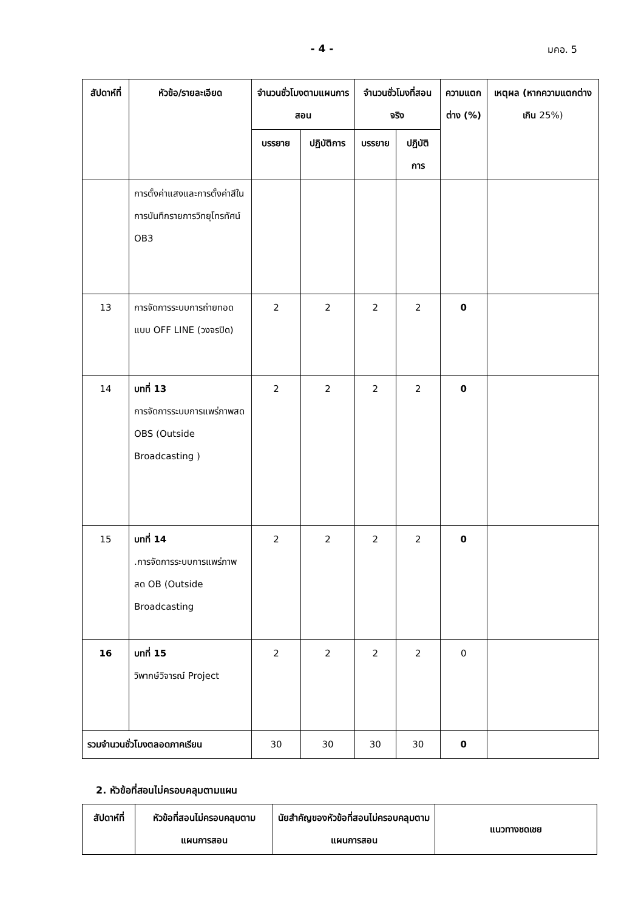- 4 - มคอ. 5
| สัปดาห์ที่ | หัวข้อ/รายละเอียด | จำนวนชั่วโมงตามแผนการสอน | | จำนวนชั่วโมงที่สอนจริง | | ความแตกต่าง (%) | เหตุผล (หากความแตกต่างเกิน 25%) |
| --- | --- | --- | --- | --- | --- | --- | --- |
| | | บรรยาย | ปฏิบัติการ | บรรยาย | ปฏิบัติการ | | |
| | การตั้งค่าแสงและการตั้งค่าสีในการบันทึกรายการวิทยุโทรทัศน์ OB3 | | | | | | |
| 13 | การจัดการระบบการถ่ายทอดแบบ OFF LINE (วงจรปิด) | 2 | 2 | 2 | 2 | 0 | |
| 14 | บทที่ 13 การจัดการระบบการแพร่ภาพสด OBS (Outside Broadcasting ) | 2 | 2 | 2 | 2 | 0 | |
| 15 | บทที่ 14 .การจัดการระบบการแพร่ภาพสด OB (Outside Broadcasting | 2 | 2 | 2 | 2 | 0 | |
| 16 | บทที่ 15 วิพากษ์วิจารณ์ Project | 2 | 2 | 2 | 2 | 0 | |
| รวมจำนวนชั่วโมงตลอดภาคเรียน | | 30 | 30 | 30 | 30 | 0 | |
2. หัวข้อที่สอนไม่ครอบคลุมตามแผน
| สัปดาห์ที่ | หัวข้อที่สอนไม่ครอบคลุมตามแผนการสอน | นัยสำคัญของหัวข้อที่สอนไม่ครอบคลุมตามแผนการสอน | แนวทางชดเชย |
| --- | --- | --- | --- |